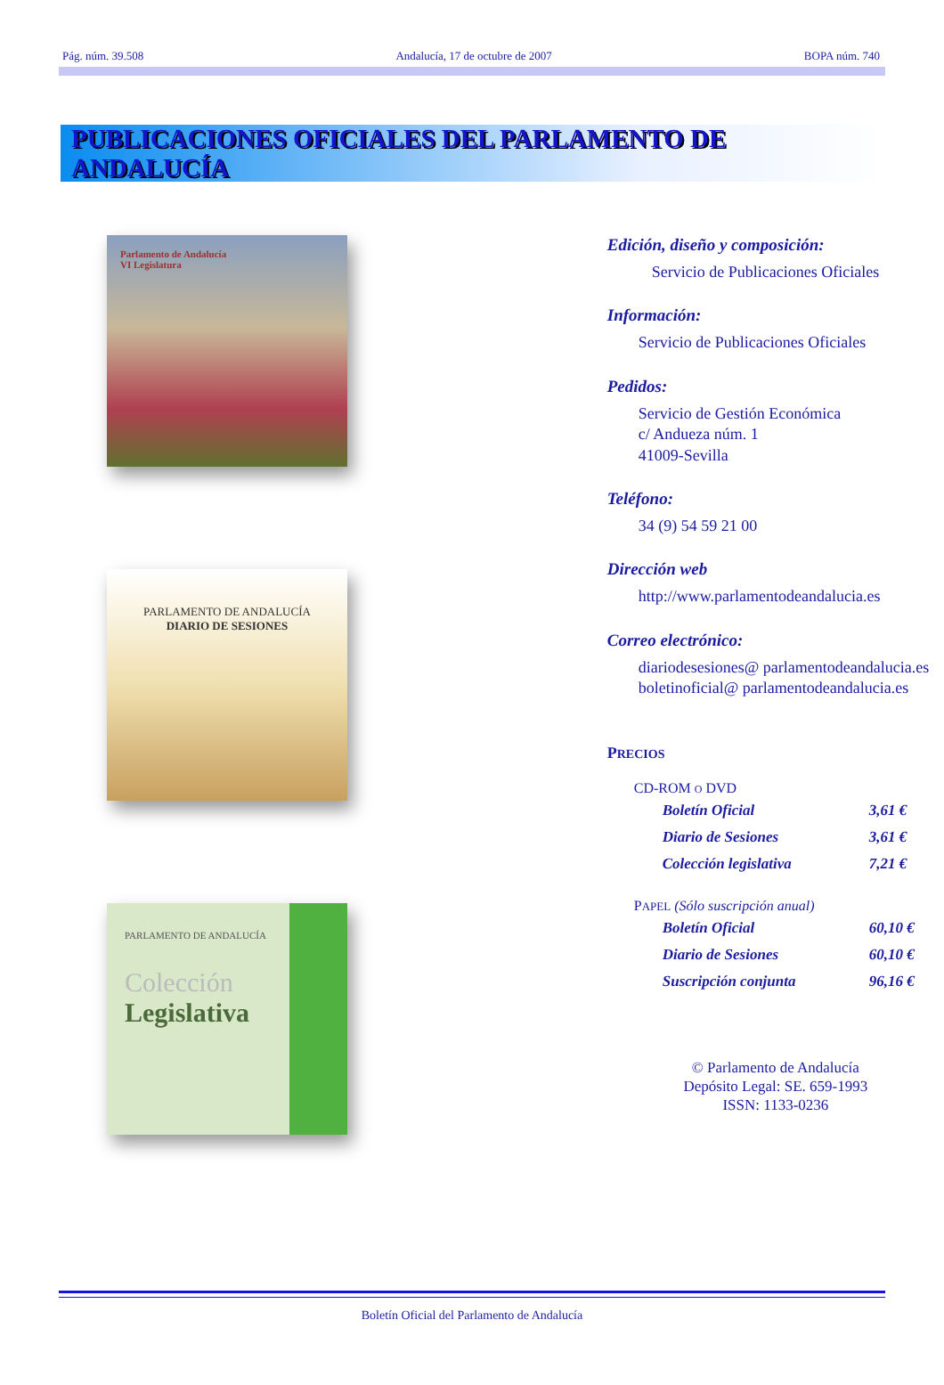Pág. núm. 39.508 Andalucía, 17 de octubre de 2007 BOPA núm. 740
PUBLICACIONES OFICIALES DEL PARLAMENTO DE ANDALUCÍA
Parlamento de Andalucía
VI Legislatura
PARLAMENTO DE ANDALUCÍA
DIARIO DE SESIONES
PARLAMENTO DE ANDALUCÍA
Colección
Legislativa
Edición, diseño y composición:
Servicio de Publicaciones Oficiales
Información:
Servicio de Publicaciones Oficiales
Pedidos:
Servicio de Gestión Económica
c/ Andueza núm. 1
41009-Sevilla
Teléfono:
34 (9) 54 59 21 00
Dirección web
http://www.parlamentodeandalucia.es
Correo electrónico:
diariodesesiones@ parlamentodeandalucia.es
boletinoficial@ parlamentodeandalucia.es
PRECIOS
CD-ROM O DVD
| Boletín Oficial | 3,61 € |
| Diario de Sesiones | 3,61 € |
| Colección legislativa | 7,21 € |
PAPEL (Sólo suscripción anual)
| Boletín Oficial | 60,10 € |
| Diario de Sesiones | 60,10 € |
| Suscripción conjunta | 96,16 € |
© Parlamento de Andalucía
Depósito Legal: SE. 659-1993
ISSN: 1133-0236
Boletín Oficial del Parlamento de Andalucía